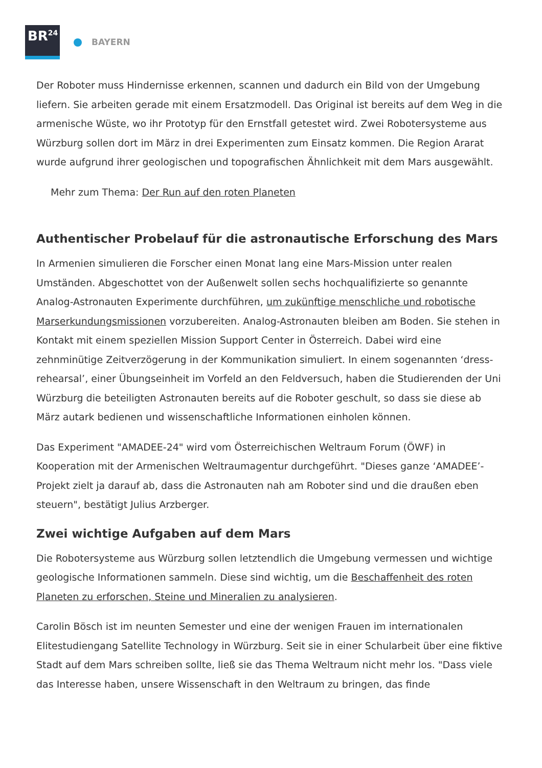BR<sup>24</sup>
BAYERN
Der Roboter muss Hindernisse erkennen, scannen und dadurch ein Bild von der Umgebung liefern. Sie arbeiten gerade mit einem Ersatzmodell. Das Original ist bereits auf dem Weg in die armenische Wüste, wo ihr Prototyp für den Ernstfall getestet wird. Zwei Robotersysteme aus Würzburg sollen dort im März in drei Experimenten zum Einsatz kommen. Die Region Ararat wurde aufgrund ihrer geologischen und topografischen Ähnlichkeit mit dem Mars ausgewählt.
Mehr zum Thema: Der Run auf den roten Planeten
Authentischer Probelauf für die astronautische Erforschung des Mars
In Armenien simulieren die Forscher einen Monat lang eine Mars-Mission unter realen Umständen. Abgeschottet von der Außenwelt sollen sechs hochqualifizierte so genannte Analog-Astronauten Experimente durchführen, um zukünftige menschliche und robotische Marserkundungsmissionen vorzubereiten. Analog-Astronauten bleiben am Boden. Sie stehen in Kontakt mit einem speziellen Mission Support Center in Österreich. Dabei wird eine zehnminütige Zeitverzögerung in der Kommunikation simuliert. In einem sogenannten ‘dress-rehearsal’, einer Übungseinheit im Vorfeld an den Feldversuch, haben die Studierenden der Uni Würzburg die beteiligten Astronauten bereits auf die Roboter geschult, so dass sie diese ab März autark bedienen und wissenschaftliche Informationen einholen können.
Das Experiment "AMADEE-24" wird vom Österreichischen Weltraum Forum (ÖWF) in Kooperation mit der Armenischen Weltraumagentur durchgeführt. "Dieses ganze ‘AMADEE’-Projekt zielt ja darauf ab, dass die Astronauten nah am Roboter sind und die draußen eben steuern", bestätigt Julius Arzberger.
Zwei wichtige Aufgaben auf dem Mars
Die Robotersysteme aus Würzburg sollen letztendlich die Umgebung vermessen und wichtige geologische Informationen sammeln. Diese sind wichtig, um die Beschaffenheit des roten Planeten zu erforschen, Steine und Mineralien zu analysieren.
Carolin Bösch ist im neunten Semester und eine der wenigen Frauen im internationalen Elitestudiengang Satellite Technology in Würzburg. Seit sie in einer Schularbeit über eine fiktive Stadt auf dem Mars schreiben sollte, ließ sie das Thema Weltraum nicht mehr los. "Dass viele das Interesse haben, unsere Wissenschaft in den Weltraum zu bringen, das finde